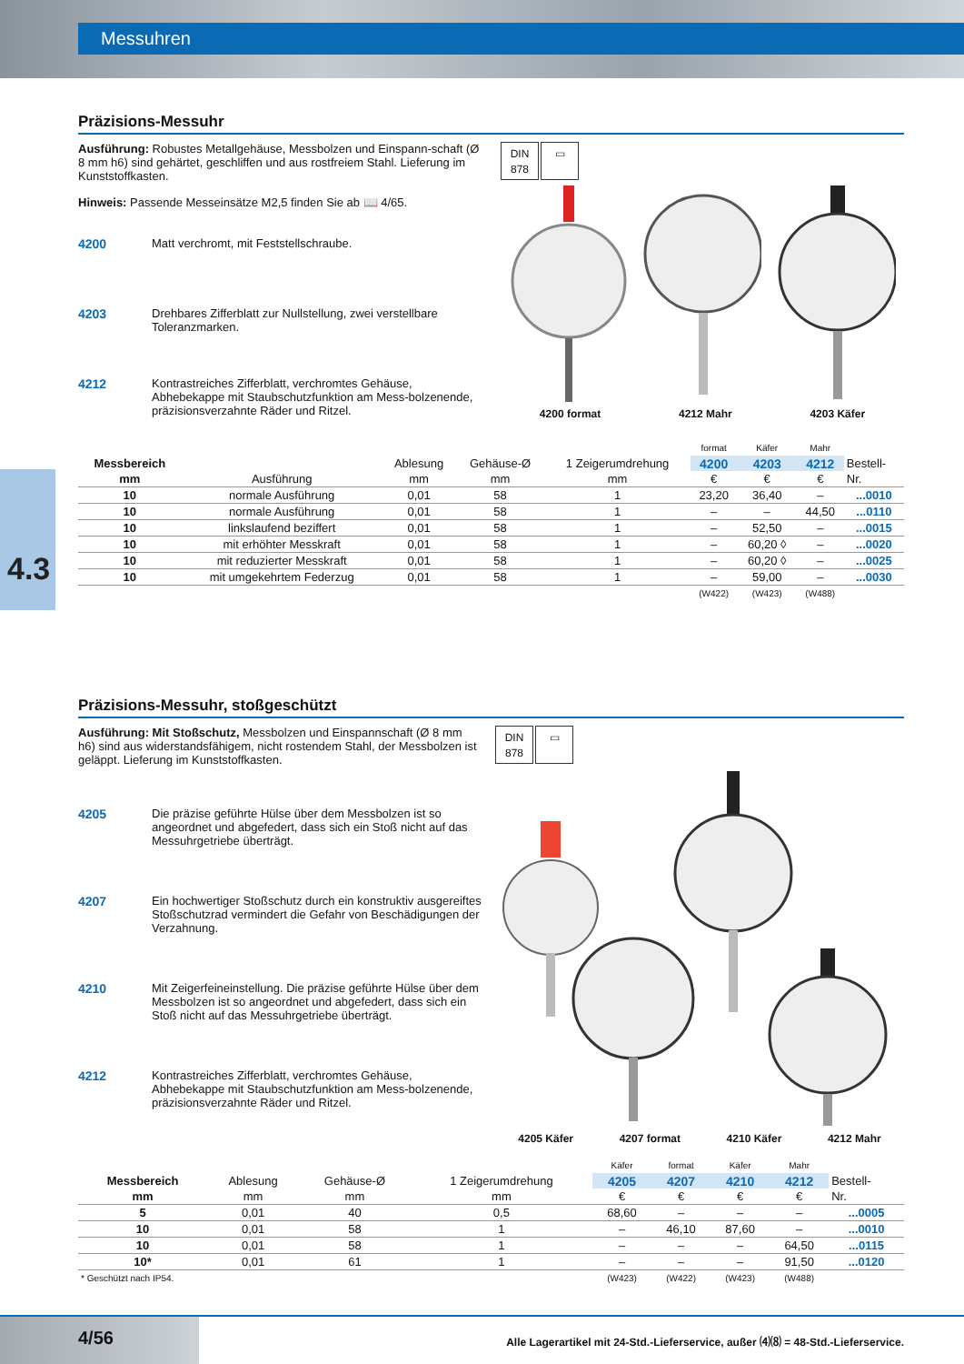Messuhren
4.3
Präzisions-Messuhr
Ausführung: Robustes Metallgehäuse, Messbolzen und Einspann-schaft (Ø 8 mm h6) sind gehärtet, geschliffen und aus rostfreiem Stahl. Lieferung im Kunststoffkasten.
Hinweis: Passende Messeinsätze M2,5 finden Sie ab 📖 4/65.
4200 Matt verchromt, mit Feststellschraube.
4203 Drehbares Zifferblatt zur Nullstellung, zwei verstellbare Toleranzmarken.
4212 Kontrastreiches Zifferblatt, verchromtes Gehäuse, Abhebekappe mit Staubschutzfunktion am Mess-bolzenende, präzisionsverzahnte Räder und Ritzel.
DIN
878
▭
4200 format 4212 Mahr 4203 Käfer
| | | | | | format | Käfer | Mahr | |
| --- | --- | --- | --- | --- | --- | --- | --- | --- |
| Messbereich | | Ablesung | Gehäuse-Ø | 1 Zeigerumdrehung | 4200 | 4203 | 4212 | Bestell- |
| mm | Ausführung | mm | mm | mm | € | € | € | Nr. |
| 10 | normale Ausführung | 0,01 | 58 | 1 | 23,20 | 36,40 | – | ...0010 |
| 10 | normale Ausführung | 0,01 | 58 | 1 | – | – | 44,50 | ...0110 |
| 10 | linkslaufend beziffert | 0,01 | 58 | 1 | – | 52,50 | – | ...0015 |
| 10 | mit erhöhter Messkraft | 0,01 | 58 | 1 | – | 60,20 ◊ | – | ...0020 |
| 10 | mit reduzierter Messkraft | 0,01 | 58 | 1 | – | 60,20 ◊ | – | ...0025 |
| 10 | mit umgekehrtem Federzug | 0,01 | 58 | 1 | – | 59,00 | – | ...0030 |
| | | | | | (W422) | (W423) | (W488) | |
Präzisions-Messuhr, stoßgeschützt
Ausführung: Mit Stoßschutz, Messbolzen und Einspannschaft (Ø 8 mm h6) sind aus widerstandsfähigem, nicht rostendem Stahl, der Messbolzen ist geläppt. Lieferung im Kunststoffkasten.
4205 Die präzise geführte Hülse über dem Messbolzen ist so angeordnet und abgefedert, dass sich ein Stoß nicht auf das Messuhrgetriebe überträgt.
4207 Ein hochwertiger Stoßschutz durch ein konstruktiv ausgereiftes Stoßschutzrad vermindert die Gefahr von Beschädigungen der Verzahnung.
4210 Mit Zeigerfeineinstellung. Die präzise geführte Hülse über dem Messbolzen ist so angeordnet und abgefedert, dass sich ein Stoß nicht auf das Messuhrgetriebe überträgt.
4212 Kontrastreiches Zifferblatt, verchromtes Gehäuse, Abhebekappe mit Staubschutzfunktion am Mess-bolzenende, präzisionsverzahnte Räder und Ritzel.
DIN
878
▭
4205 Käfer 4207 format 4210 Käfer 4212 Mahr
| | | | | Käfer | format | Käfer | Mahr | |
| --- | --- | --- | --- | --- | --- | --- | --- | --- |
| Messbereich | Ablesung | Gehäuse-Ø | 1 Zeigerumdrehung | 4205 | 4207 | 4210 | 4212 | Bestell- |
| mm | mm | mm | mm | € | € | € | € | Nr. |
| 5 | 0,01 | 40 | 0,5 | 68,60 | – | – | – | ...0005 |
| 10 | 0,01 | 58 | 1 | – | 46,10 | 87,60 | – | ...0010 |
| 10 | 0,01 | 58 | 1 | – | – | – | 64,50 | ...0115 |
| 10* | 0,01 | 61 | 1 | – | – | – | 91,50 | ...0120 |
| * Geschützt nach IP54. | | | | (W423) | (W422) | (W423) | (W488) | |
4/56
Alle Lagerartikel mit 24-Std.-Lieferservice, außer ⑷⑻ = 48-Std.-Lieferservice.